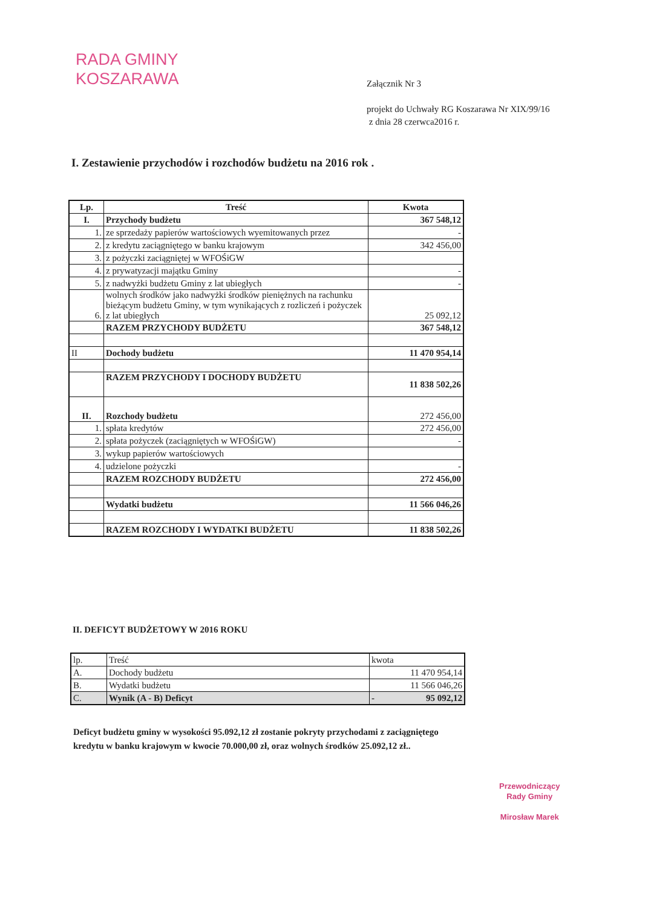RADA GMINY
KOSZARAWA
Załącznik Nr 3
projekt do Uchwały RG Koszarawa Nr XIX/99/16
z dnia 28 czerwca2016 r.
I. Zestawienie przychodów i rozchodów budżetu na 2016 rok .
| Lp. | Treść | Kwota |
| --- | --- | --- |
| I. | Przychody budżetu | 367 548,12 |
| 1. | ze sprzedaży papierów wartościowych wyemitowanych przez | - |
| 2. | z kredytu zaciągniętego w banku krajowym | 342 456,00 |
| 3. | z pożyczki zaciągniętej w WFOŚiGW | |
| 4. | z prywatyzacji majątku Gminy | - |
| 5. | z nadwyżki budżetu Gminy z lat ubiegłych | - |
| 6. | wolnych środków jako nadwyżki środków pieniężnych na rachunku bieżącym budżetu Gminy, w tym wynikających z rozliczeń i pożyczek z lat ubiegłych | 25 092,12 |
| | RAZEM PRZYCHODY BUDŻETU | 367 548,12 |
| II | Dochody budżetu | 11 470 954,14 |
| | RAZEM PRZYCHODY I DOCHODY BUDŻETU | 11 838 502,26 |
| II. | Rozchody budżetu | 272 456,00 |
| 1. | spłata kredytów | 272 456,00 |
| 2. | spłata pożyczek (zaciągniętych w WFOŚiGW) | - |
| 3. | wykup papierów wartościowych | |
| 4. | udzielone pożyczki | - |
| | RAZEM ROZCHODY BUDŻETU | 272 456,00 |
| | Wydatki budżetu | 11 566 046,26 |
| | RAZEM ROZCHODY I WYDATKI BUDŻETU | 11 838 502,26 |
II. DEFICYT BUDŻETOWY W 2016 ROKU
| lp. | Treść | kwota |
| A. | Dochody budżetu | 11 470 954,14 |
| B. | Wydatki budżetu | 11 566 046,26 |
| C. | Wynik (A - B) Deficyt | - 95 092,12 |
Deficyt budżetu gminy w wysokości 95.092,12 zł zostanie pokryty przychodami z zaciągniętego kredytu w banku krajowym w kwocie 70.000,00 zł, oraz wolnych środków 25.092,12 zł..
Przewodniczący
Rady Gminy
Mirosław Marek